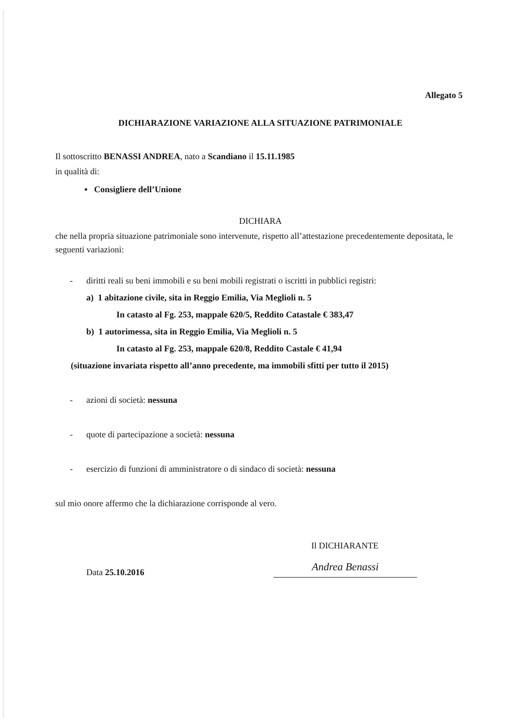Allegato 5
DICHIARAZIONE VARIAZIONE ALLA SITUAZIONE PATRIMONIALE
Il sottoscritto BENASSI ANDREA, nato a Scandiano il 15.11.1985
in qualità di:
▪ Consigliere dell’Unione
DICHIARA
che nella propria situazione patrimoniale sono intervenute, rispetto all’attestazione precedentemente depositata, le seguenti variazioni:
- diritti reali su beni immobili e su beni mobili registrati o iscritti in pubblici registri:
a) 1 abitazione civile, sita in Reggio Emilia, Via Meglioli n. 5
In catasto al Fg. 253, mappale 620/5, Reddito Catastale € 383,47
b) 1 autorimessa, sita in Reggio Emilia, Via Meglioli n. 5
In catasto al Fg. 253, mappale 620/8, Reddito Castale € 41,94
(situazione invariata rispetto all’anno precedente, ma immobili sfitti per tutto il 2015)
- azioni di società: nessuna
- quote di partecipazione a società: nessuna
- esercizio di funzioni di amministratore o di sindaco di società: nessuna
sul mio onore affermo che la dichiarazione corrisponde al vero.
Il DICHIARANTE
Data 25.10.2016
Andrea Benassi